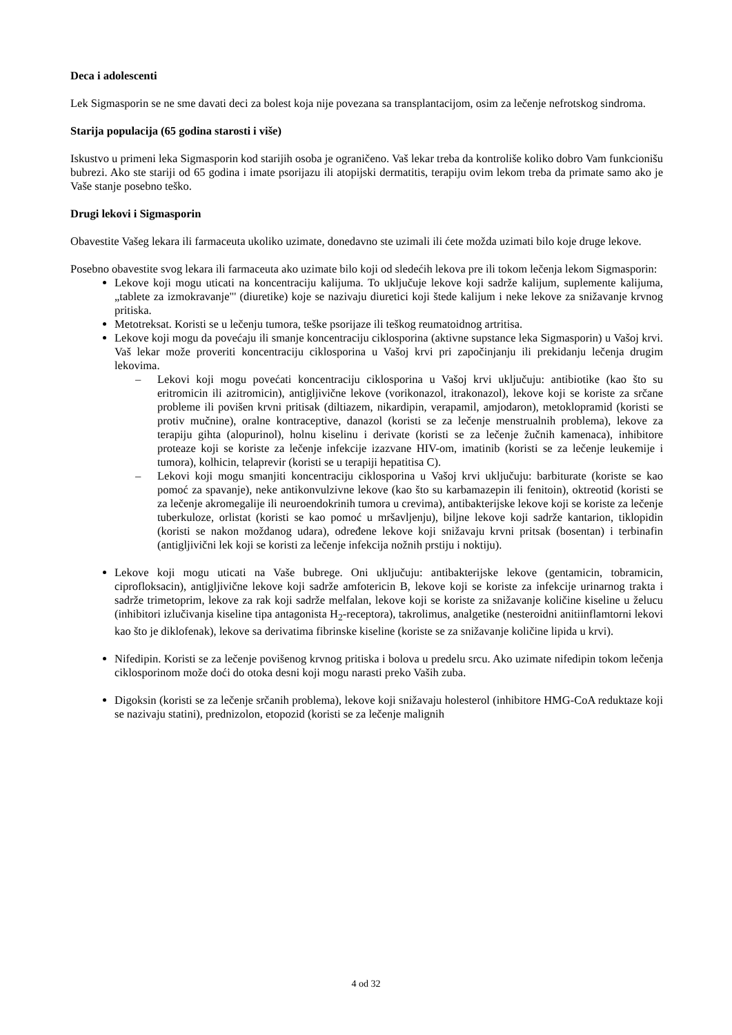Deca i adolescenti
Lek Sigmasporin se ne sme davati deci za bolest koja nije povezana sa transplantacijom, osim za lečenje nefrotskog sindroma.
Starija populacija (65 godina starosti i više)
Iskustvo u primeni leka Sigmasporin kod starijih osoba je ograničeno. Vaš lekar treba da kontroliše koliko dobro Vam funkcionišu bubrezi. Ako ste stariji od 65 godina i imate psorijazu ili atopijski dermatitis, terapiju ovim lekom treba da primate samo ako je Vaše stanje posebno teško.
Drugi lekovi i Sigmasporin
Obavestite Vašeg lekara ili farmaceuta ukoliko uzimate, donedavno ste uzimali ili ćete možda uzimati bilo koje druge lekove.
Posebno obavestite svog lekara ili farmaceuta ako uzimate bilo koji od sledećih lekova pre ili tokom lečenja lekom Sigmasporin:
Lekove koji mogu uticati na koncentraciju kalijuma. To uključuje lekove koji sadrže kalijum, suplemente kalijuma, „tablete za izmokravanje"' (diuretike) koje se nazivaju diuretici koji štede kalijum i neke lekove za snižavanje krvnog pritiska.
Metotreksat. Koristi se u lečenju tumora, teške psorijaze ili teškog reumatoidnog artritisa.
Lekove koji mogu da povećaju ili smanje koncentraciju ciklosporina (aktivne supstance leka Sigmasporin) u Vašoj krvi. Vaš lekar može proveriti koncentraciju ciklosporina u Vašoj krvi pri započinjanju ili prekidanju lečenja drugim lekovima.
– Lekovi koji mogu povećati koncentraciju ciklosporina u Vašoj krvi uključuju: antibiotike (kao što su eritromicin ili azitromicin), antigljivične lekove (vorikonazol, itrakonazol), lekove koji se koriste za srčane probleme ili povišen krvni pritisak (diltiazem, nikardipin, verapamil, amjodaron), metoklopramid (koristi se protiv mučnine), oralne kontraceptive, danazol (koristi se za lečenje menstrualnih problema), lekove za terapiju gihta (alopurinol), holnu kiselinu i derivate (koristi se za lečenje žučnih kamenaca), inhibitore proteaze koji se koriste za lečenje infekcije izazvane HIV-om, imatinib (koristi se za lečenje leukemije i tumora), kolhicin, telaprevir (koristi se u terapiji hepatitisa C).
– Lekovi koji mogu smanjiti koncentraciju ciklosporina u Vašoj krvi uključuju: barbiturate (koriste se kao pomoć za spavanje), neke antikonvulzivne lekove (kao što su karbamazepin ili fenitoin), oktreotid (koristi se za lečenje akromegalije ili neuroendokrinih tumora u crevima), antibakterijske lekove koji se koriste za lečenje tuberkuloze, orlistat (koristi se kao pomoć u mršavljenju), biljne lekove koji sadrže kantarion, tiklopidin (koristi se nakon moždanog udara), određene lekove koji snižavaju krvni pritsak (bosentan) i terbinafin (antigljivični lek koji se koristi za lečenje infekcija nožnih prstiju i noktiju).
Lekove koji mogu uticati na Vaše bubrege. Oni uključuju: antibakterijske lekove (gentamicin, tobramicin, ciprofloksacin), antigljivične lekove koji sadrže amfotericin B, lekove koji se koriste za infekcije urinarnog trakta i sadrže trimetoprim, lekove za rak koji sadrže melfalan, lekove koji se koriste za snižavanje količine kiseline u želucu (inhibitori izlučivanja kiseline tipa antagonista H<sub>2</sub>-receptora), takrolimus, analgetike (nesteroidni anitiinflamtorni lekovi kao što je diklofenak), lekove sa derivatima fibrinske kiseline (koriste se za snižavanje količine lipida u krvi).
Nifedipin. Koristi se za lečenje povišenog krvnog pritiska i bolova u predelu srcu. Ako uzimate nifedipin tokom lečenja ciklosporinom može doći do otoka desni koji mogu narasti preko Vaših zuba.
Digoksin (koristi se za lečenje srčanih problema), lekove koji snižavaju holesterol (inhibitore HMG-CoA reduktaze koji se nazivaju statini), prednizolon, etopozid (koristi se za lečenje malignih
4 od 32